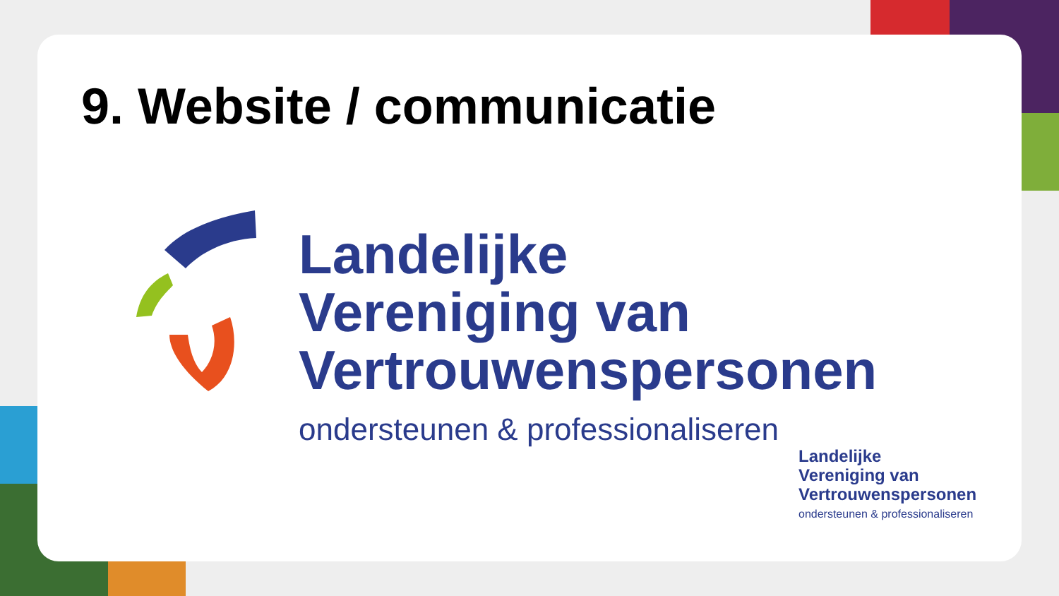9. Website / communicatie
Landelijke
Vereniging van
Vertrouwenspersonen
ondersteunen & professionaliseren
Landelijke
Vereniging van
Vertrouwenspersonen
ondersteunen & professionaliseren